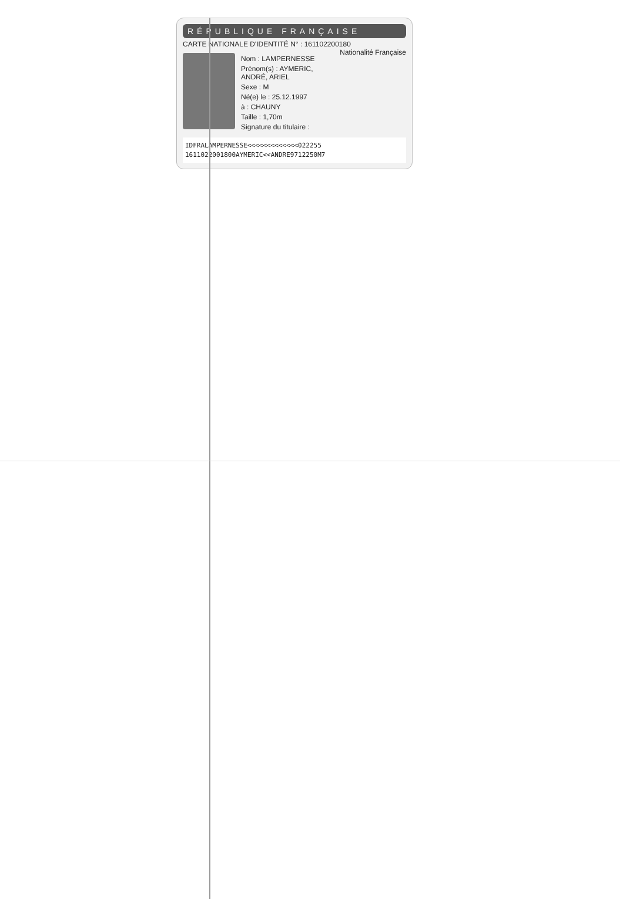RÉPUBLIQUE FRANÇAISE
CARTE NATIONALE D'IDENTITÉ N° : 161102200180 Nationalité Française
Nom : LAMPERNESSE
Prénom(s) : AYMERIC, ANDRÉ, ARIEL
Sexe : M
Né(e) le : 25.12.1997
à : CHAUNY
Taille : 1,70m
Signature du titulaire :
IDFRALAMPERNESSE<<<<<<<<<<<<<022255
1611022001800AYMERIC<<ANDRE9712250M7